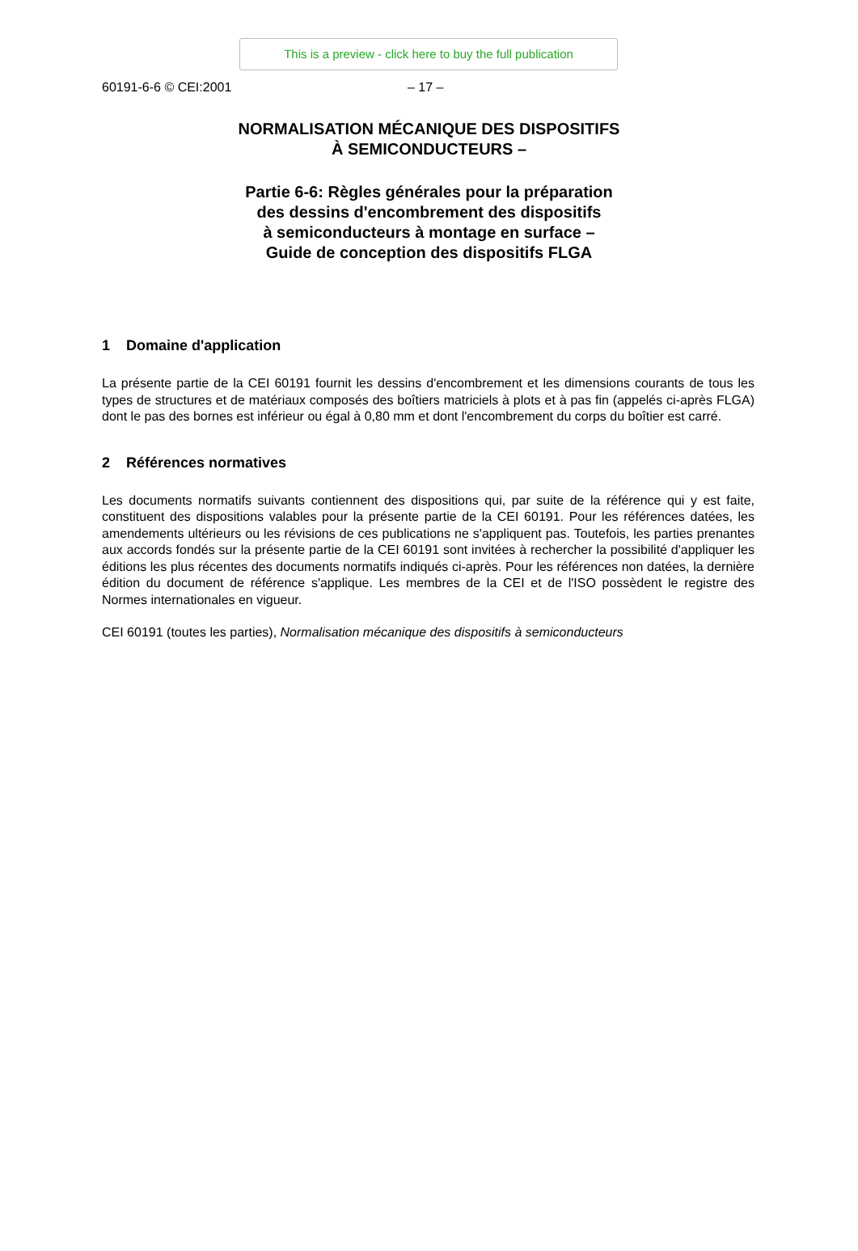This is a preview - click here to buy the full publication
60191-6-6 © CEI:2001 – 17 –
NORMALISATION MÉCANIQUE DES DISPOSITIFS
À SEMICONDUCTEURS –
Partie 6-6: Règles générales pour la préparation
des dessins d'encombrement des dispositifs
à semiconducteurs à montage en surface –
Guide de conception des dispositifs FLGA
1 Domaine d'application
La présente partie de la CEI 60191 fournit les dessins d'encombrement et les dimensions courants de tous les types de structures et de matériaux composés des boîtiers matriciels à plots et à pas fin (appelés ci-après FLGA) dont le pas des bornes est inférieur ou égal à 0,80 mm et dont l'encombrement du corps du boîtier est carré.
2 Références normatives
Les documents normatifs suivants contiennent des dispositions qui, par suite de la référence qui y est faite, constituent des dispositions valables pour la présente partie de la CEI 60191. Pour les références datées, les amendements ultérieurs ou les révisions de ces publications ne s'appliquent pas. Toutefois, les parties prenantes aux accords fondés sur la présente partie de la CEI 60191 sont invitées à rechercher la possibilité d'appliquer les éditions les plus récentes des documents normatifs indiqués ci-après. Pour les références non datées, la dernière édition du document de référence s'applique. Les membres de la CEI et de l'ISO possèdent le registre des Normes internationales en vigueur.
CEI 60191 (toutes les parties), Normalisation mécanique des dispositifs à semiconducteurs